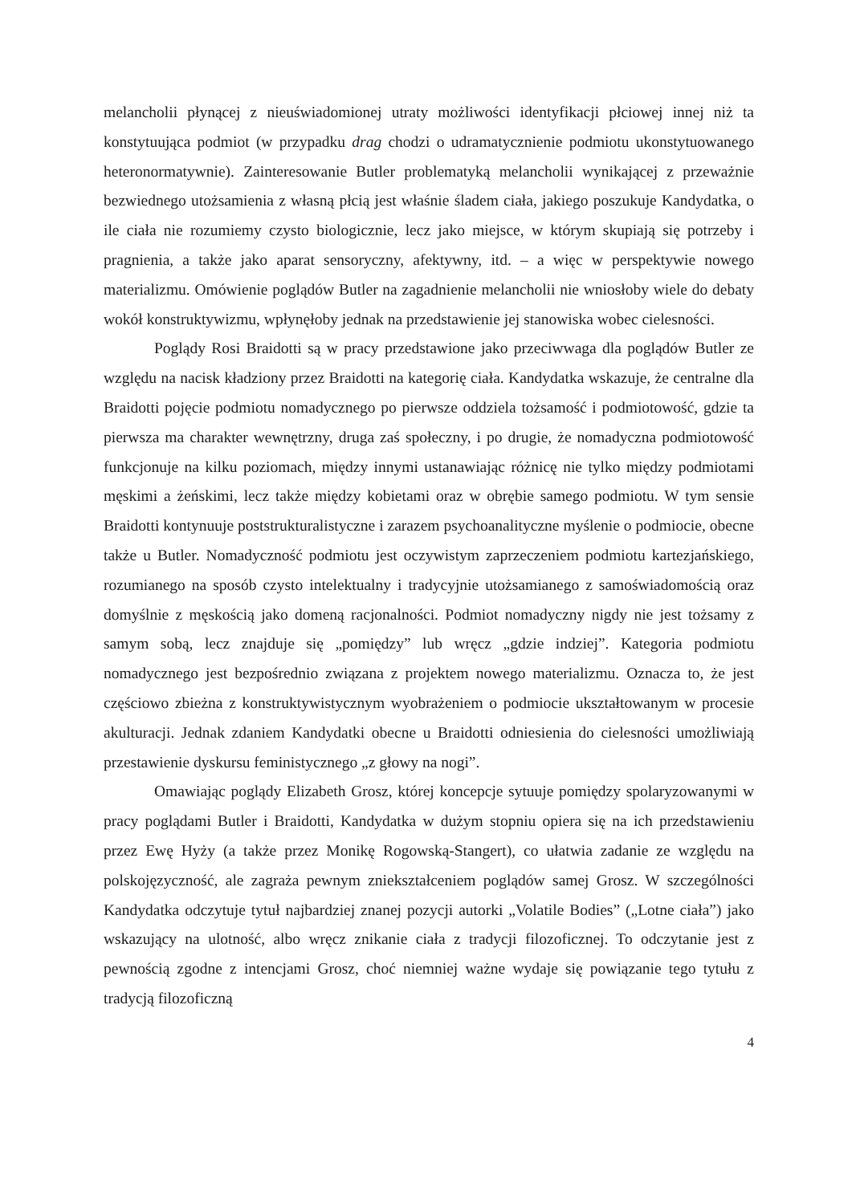melancholii płynącej z nieuświadomionej utraty możliwości identyfikacji płciowej innej niż ta konstytuująca podmiot (w przypadku drag chodzi o udramatycznienie podmiotu ukonstytuowanego heteronormatywnie). Zainteresowanie Butler problematyką melancholii wynikającej z przeważnie bezwiednego utożsamienia z własną płcią jest właśnie śladem ciała, jakiego poszukuje Kandydatka, o ile ciała nie rozumiemy czysto biologicznie, lecz jako miejsce, w którym skupiają się potrzeby i pragnienia, a także jako aparat sensoryczny, afektywny, itd. – a więc w perspektywie nowego materializmu. Omówienie poglądów Butler na zagadnienie melancholii nie wniosłoby wiele do debaty wokół konstruktywizmu, wpłynęłoby jednak na przedstawienie jej stanowiska wobec cielesności.
Poglądy Rosi Braidotti są w pracy przedstawione jako przeciwwaga dla poglądów Butler ze względu na nacisk kładziony przez Braidotti na kategorię ciała. Kandydatka wskazuje, że centralne dla Braidotti pojęcie podmiotu nomadycznego po pierwsze oddziela tożsamość i podmiotowość, gdzie ta pierwsza ma charakter wewnętrzny, druga zaś społeczny, i po drugie, że nomadyczna podmiotowość funkcjonuje na kilku poziomach, między innymi ustanawiając różnicę nie tylko między podmiotami męskimi a żeńskimi, lecz także między kobietami oraz w obrębie samego podmiotu. W tym sensie Braidotti kontynuuje poststrukturalistyczne i zarazem psychoanalityczne myślenie o podmiocie, obecne także u Butler. Nomadyczność podmiotu jest oczywistym zaprzeczeniem podmiotu kartezjańskiego, rozumianego na sposób czysto intelektualny i tradycyjnie utożsamianego z samoświadomością oraz domyślnie z męskością jako domeną racjonalności. Podmiot nomadyczny nigdy nie jest tożsamy z samym sobą, lecz znajduje się „pomiędzy” lub wręcz „gdzie indziej”. Kategoria podmiotu nomadycznego jest bezpośrednio związana z projektem nowego materializmu. Oznacza to, że jest częściowo zbieżna z konstruktywistycznym wyobrażeniem o podmiocie ukształtowanym w procesie akulturacji. Jednak zdaniem Kandydatki obecne u Braidotti odniesienia do cielesności umożliwiają przestawienie dyskursu feministycznego „z głowy na nogi”.
Omawiając poglądy Elizabeth Grosz, której koncepcje sytuuje pomiędzy spolaryzowanymi w pracy poglądami Butler i Braidotti, Kandydatka w dużym stopniu opiera się na ich przedstawieniu przez Ewę Hyży (a także przez Monikę Rogowską-Stangert), co ułatwia zadanie ze względu na polskojęzyczność, ale zagraża pewnym zniekształceniem poglądów samej Grosz. W szczególności Kandydatka odczytuje tytuł najbardziej znanej pozycji autorki „Volatile Bodies” („Lotne ciała”) jako wskazujący na ulotność, albo wręcz znikanie ciała z tradycji filozoficznej. To odczytanie jest z pewnością zgodne z intencjami Grosz, choć niemniej ważne wydaje się powiązanie tego tytułu z tradycją filozoficzną
4